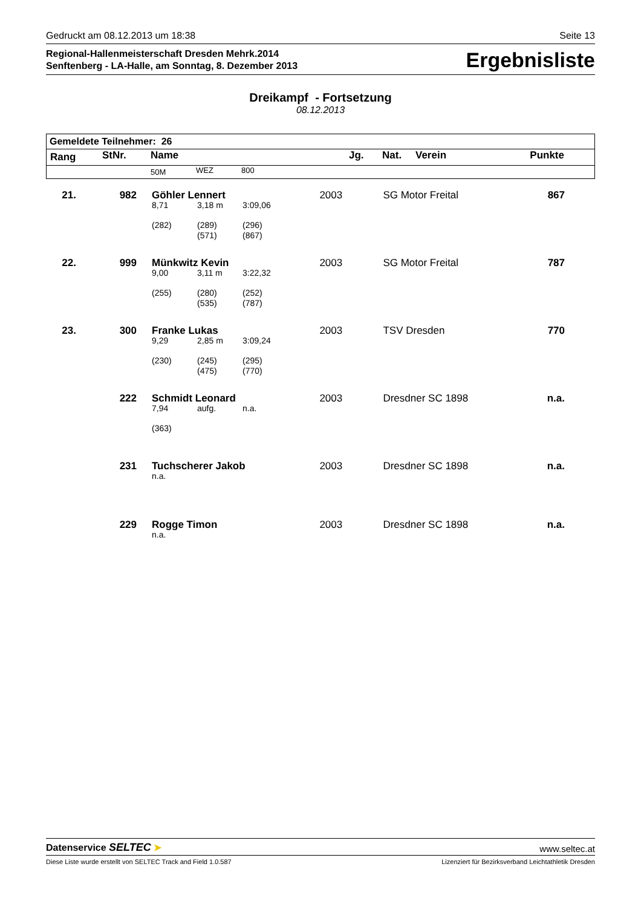Gedruckt am 08.12.2013 um 18:38 Seite 13
Regional-Hallenmeisterschaft Dresden Mehrk.2014
Senftenberg - LA-Halle, am Sonntag, 8. Dezember 2013
Ergebnisliste
Dreikampf - Fortsetzung
08.12.2013
| Gemeldete Teilnehmer: 26 | | | | | | | | |
| --- | --- | --- | --- | --- | --- | --- | --- | --- |
| Rang | StNr. | Name | | | Jg. | Nat. | Verein | Punkte |
| | | 50M | WEZ | 800 | | | | |
| 21. | 982 | Göhler Lennert | | | 2003 | SG Motor Freital | 867 |
| | | 8,71 | 3,18 m | 3:09,06 | | | |
| | | (282) | (289) (571) | (296) (867) | | | |
| 22. | 999 | Münkwitz Kevin | | | 2003 | SG Motor Freital | 787 |
| | | 9,00 | 3,11 m | 3:22,32 | | | |
| | | (255) | (280) (535) | (252) (787) | | | |
| 23. | 300 | Franke Lukas | | | 2003 | TSV Dresden | 770 |
| | | 9,29 | 2,85 m | 3:09,24 | | | |
| | | (230) | (245) (475) | (295) (770) | | | |
| | 222 | Schmidt Leonard | | | 2003 | Dresdner SC 1898 | n.a. |
| | | 7,94 | aufg. | n.a. | | | |
| | | (363) | | | | | |
| | 231 | Tuchscherer Jakob | | | 2003 | Dresdner SC 1898 | n.a. |
| | | n.a. | | | | | |
| | 229 | Rogge Timon | | | 2003 | Dresdner SC 1898 | n.a. |
| | | n.a. | | | | | |
Datenservice SELTEC ➤ www.seltec.at
Diese Liste wurde erstellt von SELTEC Track and Field 1.0.587 Lizenziert für Bezirksverband Leichtathletik Dresden